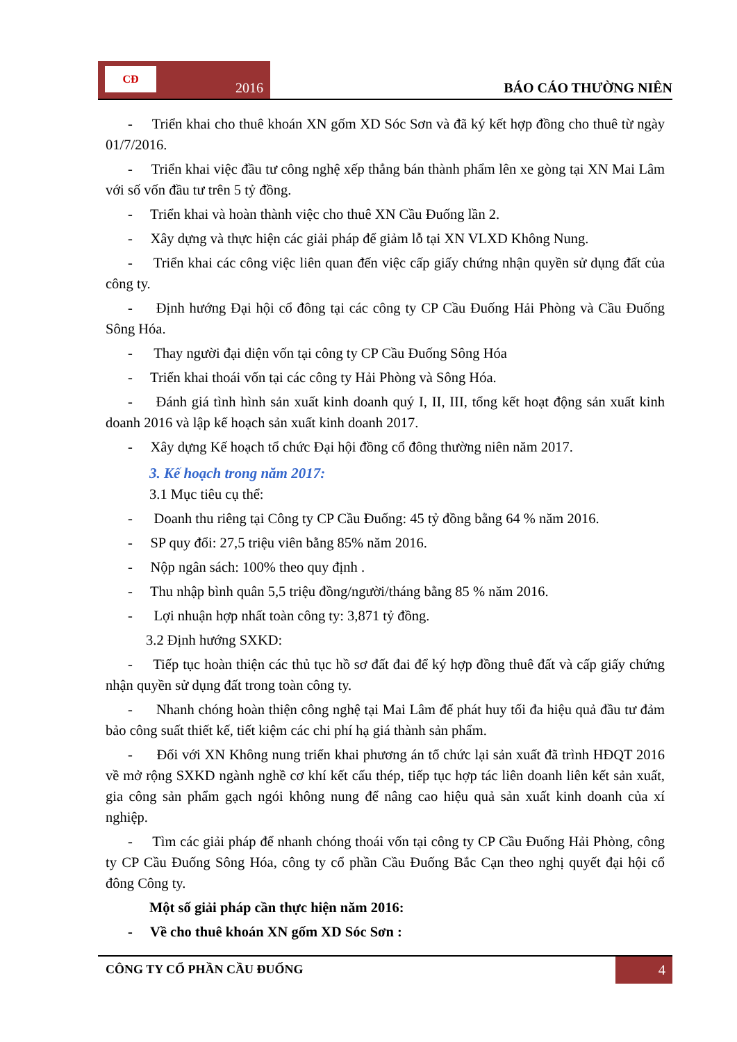CĐ
2016
BÁO CÁO THƯỜNG NIÊN
- Triển khai cho thuê khoán XN gốm XD Sóc Sơn và đã ký kết hợp đồng cho thuê từ ngày 01/7/2016.
- Triển khai việc đầu tư công nghệ xếp thẳng bán thành phẩm lên xe gòng tại XN Mai Lâm với số vốn đầu tư trên 5 tỷ đồng.
- Triển khai và hoàn thành việc cho thuê XN Cầu Đuống lần 2.
- Xây dựng và thực hiện các giải pháp để giảm lỗ tại XN VLXD Không Nung.
- Triển khai các công việc liên quan đến việc cấp giấy chứng nhận quyền sử dụng đất của công ty.
- Định hướng Đại hội cổ đông tại các công ty CP Cầu Đuống Hải Phòng và Cầu Đuống Sông Hóa.
- Thay người đại diện vốn tại công ty CP Cầu Đuống Sông Hóa
- Triển khai thoái vốn tại các công ty Hải Phòng và Sông Hóa.
- Đánh giá tình hình sản xuất kinh doanh quý I, II, III, tổng kết hoạt động sản xuất kinh doanh 2016 và lập kế hoạch sản xuất kinh doanh 2017.
- Xây dựng Kế hoạch tổ chức Đại hội đồng cổ đông thường niên năm 2017.
3. Kế hoạch trong năm 2017:
3.1 Mục tiêu cụ thể:
- Doanh thu riêng tại Công ty CP Cầu Đuống: 45 tỷ đồng bằng 64 % năm 2016.
- SP quy đổi: 27,5 triệu viên bằng 85% năm 2016.
- Nộp ngân sách: 100% theo quy định .
- Thu nhập bình quân 5,5 triệu đồng/người/tháng bằng 85 % năm 2016.
- Lợi nhuận hợp nhất toàn công ty: 3,871 tỷ đồng.
3.2 Định hướng SXKD:
- Tiếp tục hoàn thiện các thủ tục hồ sơ đất đai để ký hợp đồng thuê đất và cấp giấy chứng nhận quyền sử dụng đất trong toàn công ty.
- Nhanh chóng hoàn thiện công nghệ tại Mai Lâm để phát huy tối đa hiệu quả đầu tư đảm bảo công suất thiết kế, tiết kiệm các chi phí hạ giá thành sản phẩm.
- Đối với XN Không nung triển khai phương án tổ chức lại sản xuất đã trình HĐQT 2016 về mở rộng SXKD ngành nghề cơ khí kết cấu thép, tiếp tục hợp tác liên doanh liên kết sản xuất, gia công sản phẩm gạch ngói không nung để nâng cao hiệu quả sản xuất kinh doanh của xí nghiệp.
- Tìm các giải pháp để nhanh chóng thoái vốn tại công ty CP Cầu Đuống Hải Phòng, công ty CP Cầu Đuống Sông Hóa, công ty cổ phần Cầu Đuống Bắc Cạn theo nghị quyết đại hội cổ đông Công ty.
Một số giải pháp cần thực hiện năm 2016:
- Về cho thuê khoán XN gốm XD Sóc Sơn :
CÔNG TY CỔ PHẦN CẦU ĐUỐNG 4